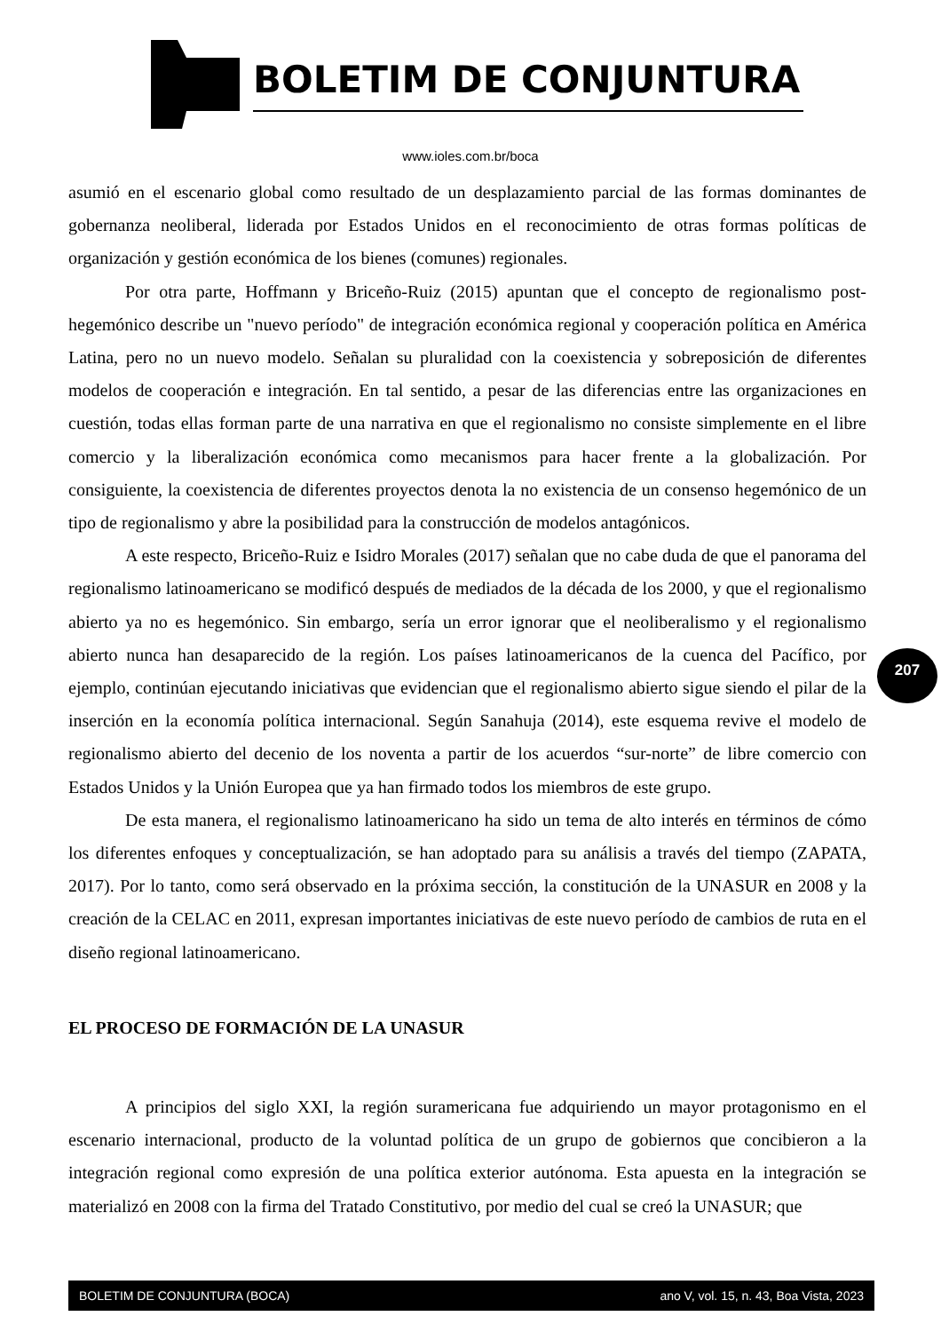BOLETIM DE CONJUNTURA
www.ioles.com.br/boca
asumió en el escenario global como resultado de un desplazamiento parcial de las formas dominantes de gobernanza neoliberal, liderada por Estados Unidos en el reconocimiento de otras formas políticas de organización y gestión económica de los bienes (comunes) regionales.
Por otra parte, Hoffmann y Briceño-Ruiz (2015) apuntan que el concepto de regionalismo post-hegemónico describe un "nuevo período" de integración económica regional y cooperación política en América Latina, pero no un nuevo modelo. Señalan su pluralidad con la coexistencia y sobreposición de diferentes modelos de cooperación e integración. En tal sentido, a pesar de las diferencias entre las organizaciones en cuestión, todas ellas forman parte de una narrativa en que el regionalismo no consiste simplemente en el libre comercio y la liberalización económica como mecanismos para hacer frente a la globalización. Por consiguiente, la coexistencia de diferentes proyectos denota la no existencia de un consenso hegemónico de un tipo de regionalismo y abre la posibilidad para la construcción de modelos antagónicos.
A este respecto, Briceño-Ruiz e Isidro Morales (2017) señalan que no cabe duda de que el panorama del regionalismo latinoamericano se modificó después de mediados de la década de los 2000, y que el regionalismo abierto ya no es hegemónico. Sin embargo, sería un error ignorar que el neoliberalismo y el regionalismo abierto nunca han desaparecido de la región. Los países latinoamericanos de la cuenca del Pacífico, por ejemplo, continúan ejecutando iniciativas que evidencian que el regionalismo abierto sigue siendo el pilar de la inserción en la economía política internacional. Según Sanahuja (2014), este esquema revive el modelo de regionalismo abierto del decenio de los noventa a partir de los acuerdos “sur-norte” de libre comercio con Estados Unidos y la Unión Europea que ya han firmado todos los miembros de este grupo.
De esta manera, el regionalismo latinoamericano ha sido un tema de alto interés en términos de cómo los diferentes enfoques y conceptualización, se han adoptado para su análisis a través del tiempo (ZAPATA, 2017). Por lo tanto, como será observado en la próxima sección, la constitución de la UNASUR en 2008 y la creación de la CELAC en 2011, expresan importantes iniciativas de este nuevo período de cambios de ruta en el diseño regional latinoamericano.
EL PROCESO DE FORMACIÓN DE LA UNASUR
A principios del siglo XXI, la región suramericana fue adquiriendo un mayor protagonismo en el escenario internacional, producto de la voluntad política de un grupo de gobiernos que concibieron a la integración regional como expresión de una política exterior autónoma. Esta apuesta en la integración se materializó en 2008 con la firma del Tratado Constitutivo, por medio del cual se creó la UNASUR; que
207
BOLETIM DE CONJUNTURA (BOCA) ano V, vol. 15, n. 43, Boa Vista, 2023